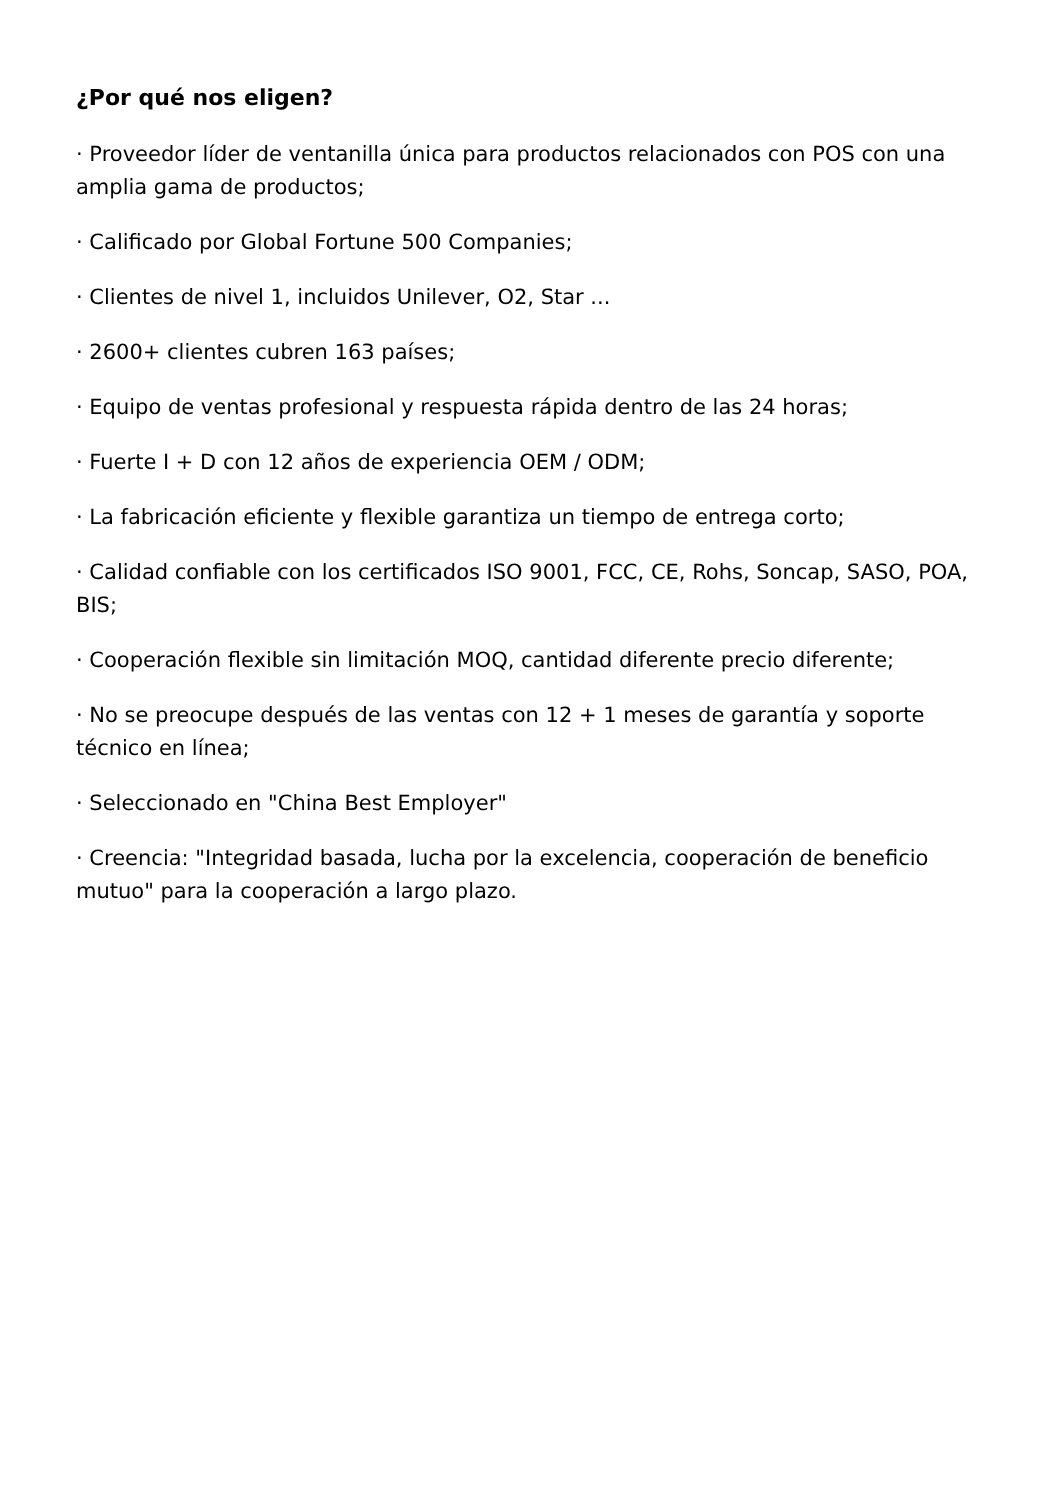¿Por qué nos eligen?
· Proveedor líder de ventanilla única para productos relacionados con POS con una amplia gama de productos;
· Calificado por Global Fortune 500 Companies;
· Clientes de nivel 1, incluidos Unilever, O2, Star ...
· 2600+ clientes cubren 163 países;
· Equipo de ventas profesional y respuesta rápida dentro de las 24 horas;
· Fuerte I + D con 12 años de experiencia OEM / ODM;
· La fabricación eficiente y flexible garantiza un tiempo de entrega corto;
· Calidad confiable con los certificados ISO 9001, FCC, CE, Rohs, Soncap, SASO, POA, BIS;
· Cooperación flexible sin limitación MOQ, cantidad diferente precio diferente;
· No se preocupe después de las ventas con 12 + 1 meses de garantía y soporte técnico en línea;
· Seleccionado en "China Best Employer"
· Creencia: "Integridad basada, lucha por la excelencia, cooperación de beneficio mutuo" para la cooperación a largo plazo.